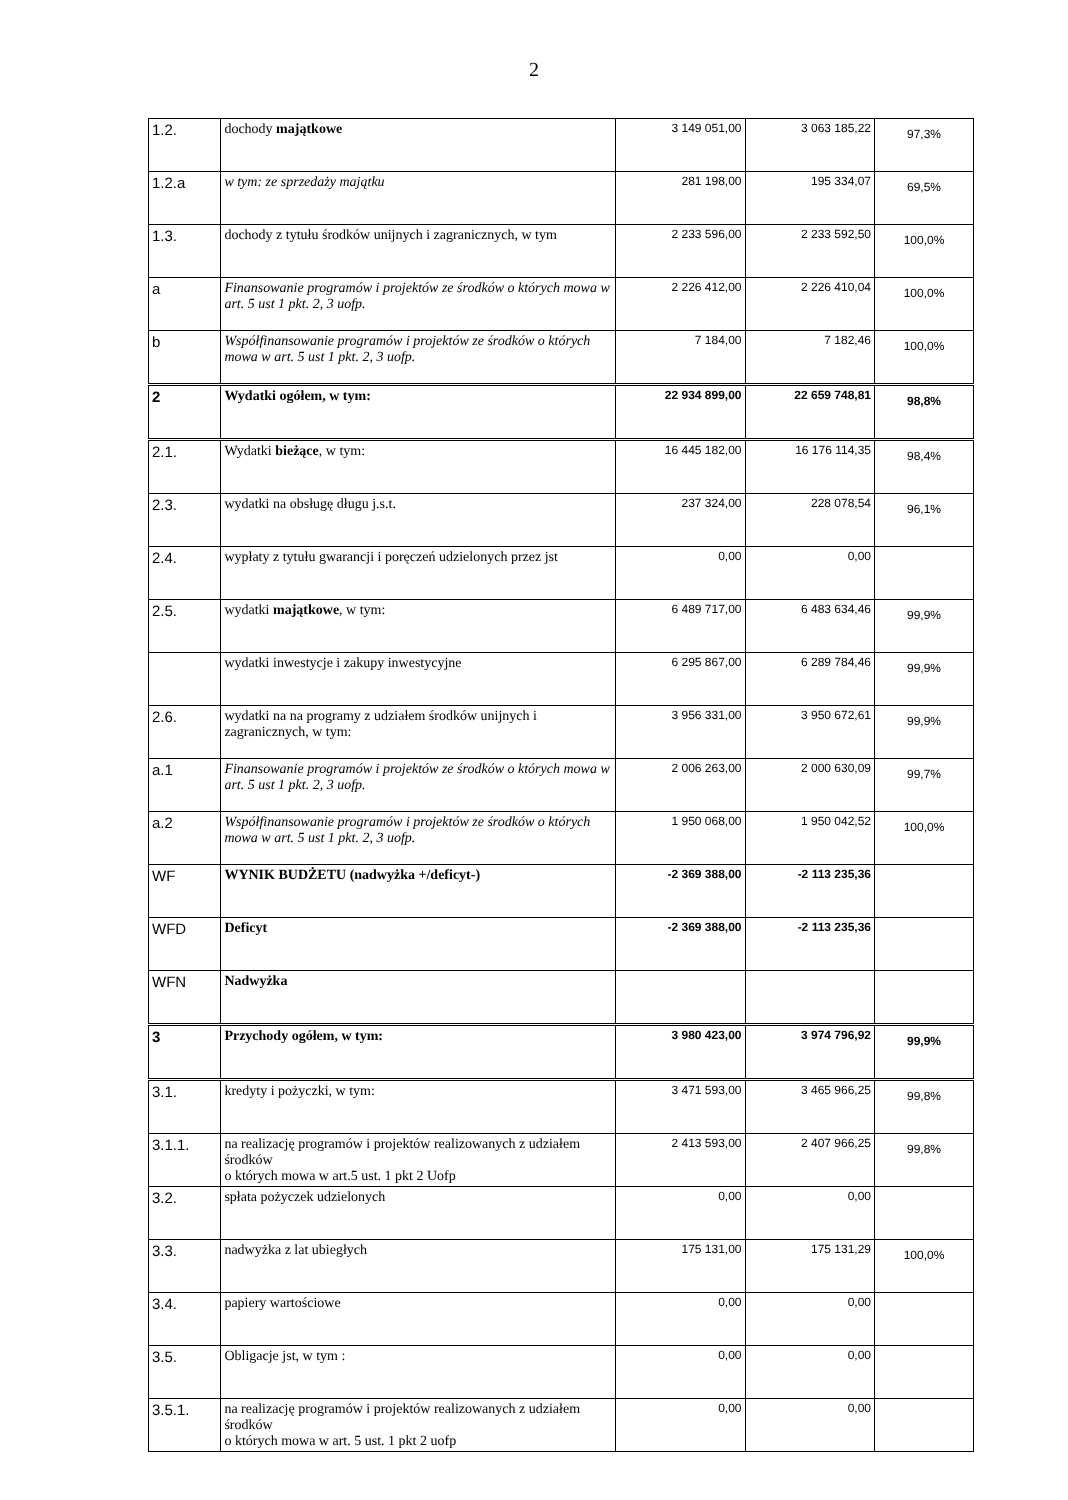2
| 1.2. | dochody majątkowe | 3 149 051,00 | 3 063 185,22 | 97,3% |
| 1.2.a | w tym: ze sprzedaży majątku | 281 198,00 | 195 334,07 | 69,5% |
| 1.3. | dochody z tytułu środków unijnych i zagranicznych, w tym | 2 233 596,00 | 2 233 592,50 | 100,0% |
| a | Finansowanie programów i projektów ze środków o których mowa w art. 5 ust 1 pkt. 2, 3 uofp. | 2 226 412,00 | 2 226 410,04 | 100,0% |
| b | Współfinansowanie programów i projektów ze środków o których mowa w art. 5 ust 1 pkt. 2, 3 uofp. | 7 184,00 | 7 182,46 | 100,0% |
| 2 | Wydatki ogółem, w tym: | 22 934 899,00 | 22 659 748,81 | 98,8% |
| 2.1. | Wydatki bieżące , w tym: | 16 445 182,00 | 16 176 114,35 | 98,4% |
| 2.3. | wydatki na obsługę długu j.s.t. | 237 324,00 | 228 078,54 | 96,1% |
| 2.4. | wypłaty z tytułu gwarancji i poręczeń udzielonych przez jst | 0,00 | 0,00 | |
| 2.5. | wydatki majątkowe , w tym: | 6 489 717,00 | 6 483 634,46 | 99,9% |
| | wydatki inwestycje i zakupy inwestycyjne | 6 295 867,00 | 6 289 784,46 | 99,9% |
| 2.6. | wydatki na na programy z udziałem środków unijnych i zagranicznych, w tym: | 3 956 331,00 | 3 950 672,61 | 99,9% |
| a.1 | Finansowanie programów i projektów ze środków o których mowa w art. 5 ust 1 pkt. 2, 3 uofp. | 2 006 263,00 | 2 000 630,09 | 99,7% |
| a.2 | Współfinansowanie programów i projektów ze środków o których mowa w art. 5 ust 1 pkt. 2, 3 uofp. | 1 950 068,00 | 1 950 042,52 | 100,0% |
| WF | WYNIK BUDŻETU (nadwyżka +/deficyt-) | -2 369 388,00 | -2 113 235,36 | |
| WFD | Deficyt | -2 369 388,00 | -2 113 235,36 | |
| WFN | Nadwyżka | | | |
| 3 | Przychody ogółem, w tym: | 3 980 423,00 | 3 974 796,92 | 99,9% |
| 3.1. | kredyty i pożyczki, w tym: | 3 471 593,00 | 3 465 966,25 | 99,8% |
| 3.1.1. | na realizację programów i projektów realizowanych z udziałem środków o których mowa w art.5 ust. 1 pkt 2 Uofp | 2 413 593,00 | 2 407 966,25 | 99,8% |
| 3.2. | spłata pożyczek udzielonych | 0,00 | 0,00 | |
| 3.3. | nadwyżka z lat ubiegłych | 175 131,00 | 175 131,29 | 100,0% |
| 3.4. | papiery wartościowe | 0,00 | 0,00 | |
| 3.5. | Obligacje jst, w tym : | 0,00 | 0,00 | |
| 3.5.1. | na realizację programów i projektów realizowanych z udziałem środków o których mowa w art. 5 ust. 1 pkt 2 uofp | 0,00 | 0,00 | |